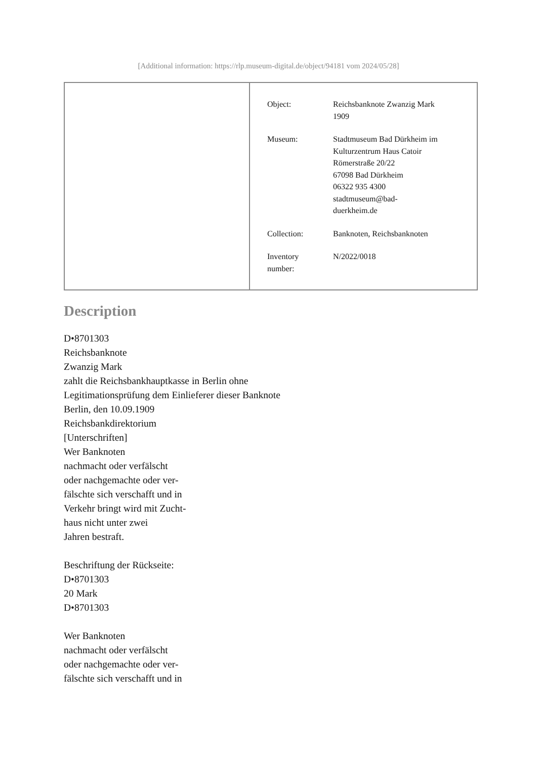[Additional information: https://rlp.museum-digital.de/object/94181 vom 2024/05/28]
| Object: | Reichsbanknote Zwanzig Mark 1909 |
| Museum: | Stadtmuseum Bad Dürkheim im Kulturzentrum Haus Catoir Römerstraße 20/22 67098 Bad Dürkheim 06322 935 4300 stadtmuseum@bad- duerkheim.de |
| Collection: | Banknoten, Reichsbanknoten |
| Inventory number: | N/2022/0018 |
Description
D•8701303
Reichsbanknote
Zwanzig Mark
zahlt die Reichsbankhauptkasse in Berlin ohne
Legitimationsprüfung dem Einlieferer dieser Banknote
Berlin, den 10.09.1909
Reichsbankdirektorium
[Unterschriften]
Wer Banknoten
nachmacht oder verfälscht
oder nachgemachte oder ver-
fälschte sich verschafft und in
Verkehr bringt wird mit Zucht-
haus nicht unter zwei
Jahren bestraft.
Beschriftung der Rückseite:
D•8701303
20 Mark
D•8701303
Wer Banknoten
nachmacht oder verfälscht
oder nachgemachte oder ver-
fälschte sich verschafft und in